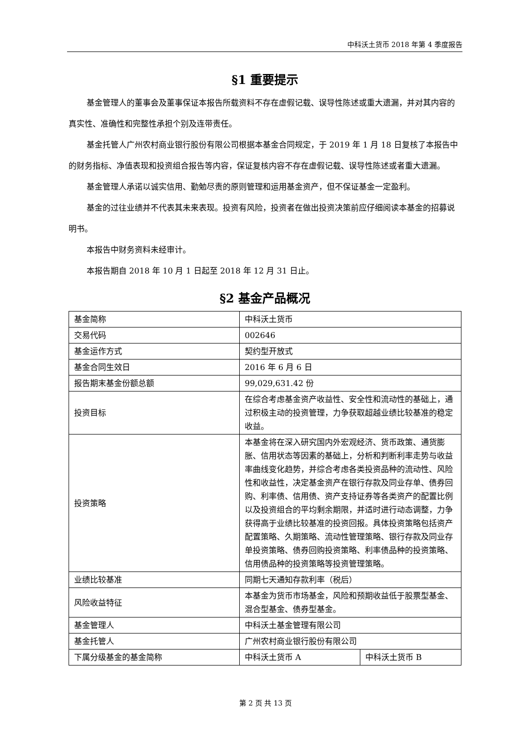中科沃土货币 2018 年第 4 季度报告
§1 重要提示
基金管理人的董事会及董事保证本报告所载资料不存在虚假记载、误导性陈述或重大遗漏，并对其内容的真实性、准确性和完整性承担个别及连带责任。
基金托管人广州农村商业银行股份有限公司根据本基金合同规定，于 2019 年 1 月 18 日复核了本报告中的财务指标、净值表现和投资组合报告等内容，保证复核内容不存在虚假记载、误导性陈述或者重大遗漏。
基金管理人承诺以诚实信用、勤勉尽责的原则管理和运用基金资产，但不保证基金一定盈利。
基金的过往业绩并不代表其未来表现。投资有风险，投资者在做出投资决策前应仔细阅读本基金的招募说明书。
本报告中财务资料未经审计。
本报告期自 2018 年 10 月 1 日起至 2018 年 12 月 31 日止。
§2 基金产品概况
| 基金简称 | 中科沃土货币 | |
| 交易代码 | 002646 | |
| 基金运作方式 | 契约型开放式 | |
| 基金合同生效日 | 2016 年 6 月 6 日 | |
| 报告期末基金份额总额 | 99,029,631.42 份 | |
| 投资目标 | 在综合考虑基金资产收益性、安全性和流动性的基础上，通过积极主动的投资管理，力争获取超越业绩比较基准的稳定收益。 | |
| 投资策略 | 本基金将在深入研究国内外宏观经济、货币政策、通货膨胀、信用状态等因素的基础上，分析和判断利率走势与收益率曲线变化趋势，并综合考虑各类投资品种的流动性、风险性和收益性，决定基金资产在银行存款及同业存单、债券回购、利率债、信用债、资产支持证券等各类资产的配置比例以及投资组合的平均剩余期限，并适时进行动态调整，力争获得高于业绩比较基准的投资回报。具体投资策略包括资产配置策略、久期策略、流动性管理策略、银行存款及同业存单投资策略、债券回购投资策略、利率债品种的投资策略、信用债品种的投资策略等投资管理策略。 | |
| 业绩比较基准 | 同期七天通知存款利率（税后） | |
| 风险收益特征 | 本基金为货币市场基金，风险和预期收益低于股票型基金、混合型基金、债券型基金。 | |
| 基金管理人 | 中科沃土基金管理有限公司 | |
| 基金托管人 | 广州农村商业银行股份有限公司 | |
| 下属分级基金的基金简称 | 中科沃土货币 A | 中科沃土货币 B |
第 2 页 共 13 页